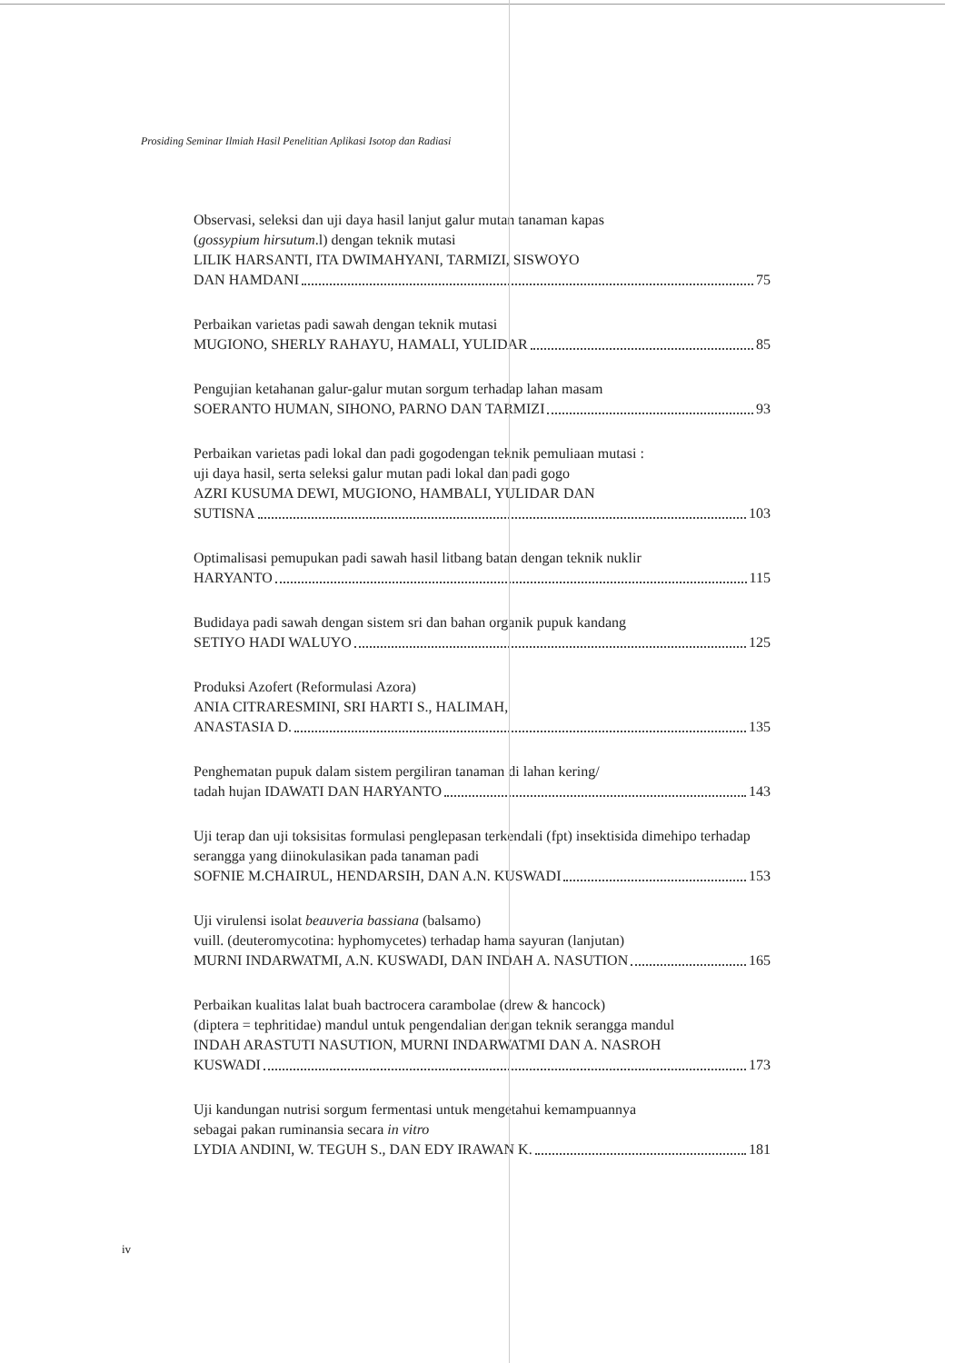Prosiding Seminar Ilmiah Hasil Penelitian Aplikasi Isotop dan Radiasi
Observasi, seleksi dan uji daya hasil lanjut galur mutan tanaman kapas
(gossypium hirsutum.l) dengan teknik mutasi
LILIK HARSANTI, ITA DWIMAHYANI, TARMIZI, SISWOYO
DAN HAMDANI 75
Perbaikan varietas padi sawah dengan teknik mutasi
MUGIONO, SHERLY RAHAYU, HAMALI, YULIDAR 85
Pengujian ketahanan galur-galur mutan sorgum terhadap lahan masam
SOERANTO HUMAN, SIHONO, PARNO DAN TARMIZI 93
Perbaikan varietas padi lokal dan padi gogodengan teknik pemuliaan mutasi :
uji daya hasil, serta seleksi galur mutan padi lokal dan padi gogo
AZRI KUSUMA DEWI, MUGIONO, HAMBALI, YULIDAR DAN
SUTISNA 103
Optimalisasi pemupukan padi sawah hasil litbang batan dengan teknik nuklir
HARYANTO 115
Budidaya padi sawah dengan sistem sri dan bahan organik pupuk kandang
SETIYO HADI WALUYO 125
Produksi Azofert (Reformulasi Azora)
ANIA CITRARESMINI, SRI HARTI S., HALIMAH,
ANASTASIA D. 135
Penghematan pupuk dalam sistem pergiliran tanaman di lahan kering/
tadah hujan IDAWATI DAN HARYANTO 143
Uji terap dan uji toksisitas formulasi penglepasan terkendali (fpt) insektisida dimehipo terhadap serangga yang diinokulasikan pada tanaman padi
SOFNIE M.CHAIRUL, HENDARSIH, DAN A.N. KUSWADI 153
Uji virulensi isolat beauveria bassiana (balsamo)
vuill. (deuteromycotina: hyphomycetes) terhadap hama sayuran (lanjutan)
MURNI INDARWATMI, A.N. KUSWADI, DAN INDAH A. NASUTION 165
Perbaikan kualitas lalat buah bactrocera carambolae (drew & hancock)
(diptera = tephritidae) mandul untuk pengendalian dengan teknik serangga mandul
INDAH ARASTUTI NASUTION, MURNI INDARWATMI DAN A. NASROH
KUSWADI 173
Uji kandungan nutrisi sorgum fermentasi untuk mengetahui kemampuannya
sebagai pakan ruminansia secara in vitro
LYDIA ANDINI, W. TEGUH S., DAN EDY IRAWAN K. 181
iv